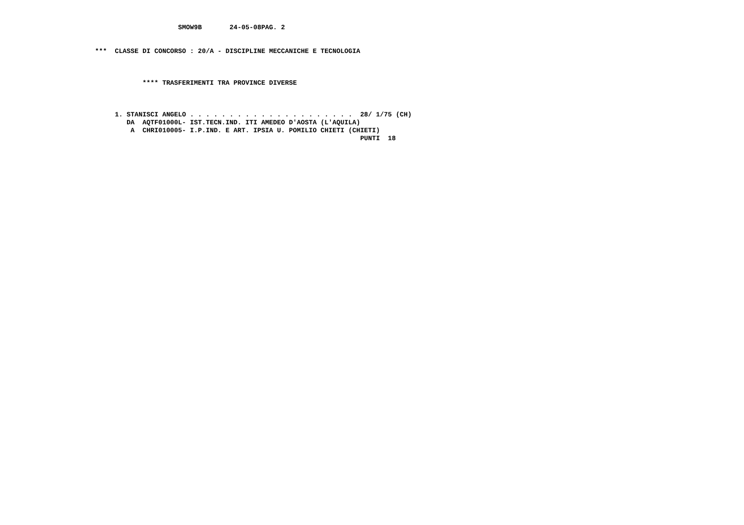SMOW9B       24-05-08PAG. 2


                        ***  CLASSE DI CONCORSO : 20/A - DISCIPLINE MECCANICHE E TECNOLOGIA



                                    **** TRASFERIMENTI TRA PROVINCE DIVERSE



                             1. STANISCI ANGELO . . . . . . . . . . . . . . . . . . . . .  28/ 1/75 (CH)
                                DA  AQTF01000L- IST.TECN.IND. ITI AMEDEO D'AOSTA (L'AQUILA)
                                 A  CHRI010005- I.P.IND. E ART. IPSIA U. POMILIO CHIETI (CHIETI)
                                                                                           PUNTI  18